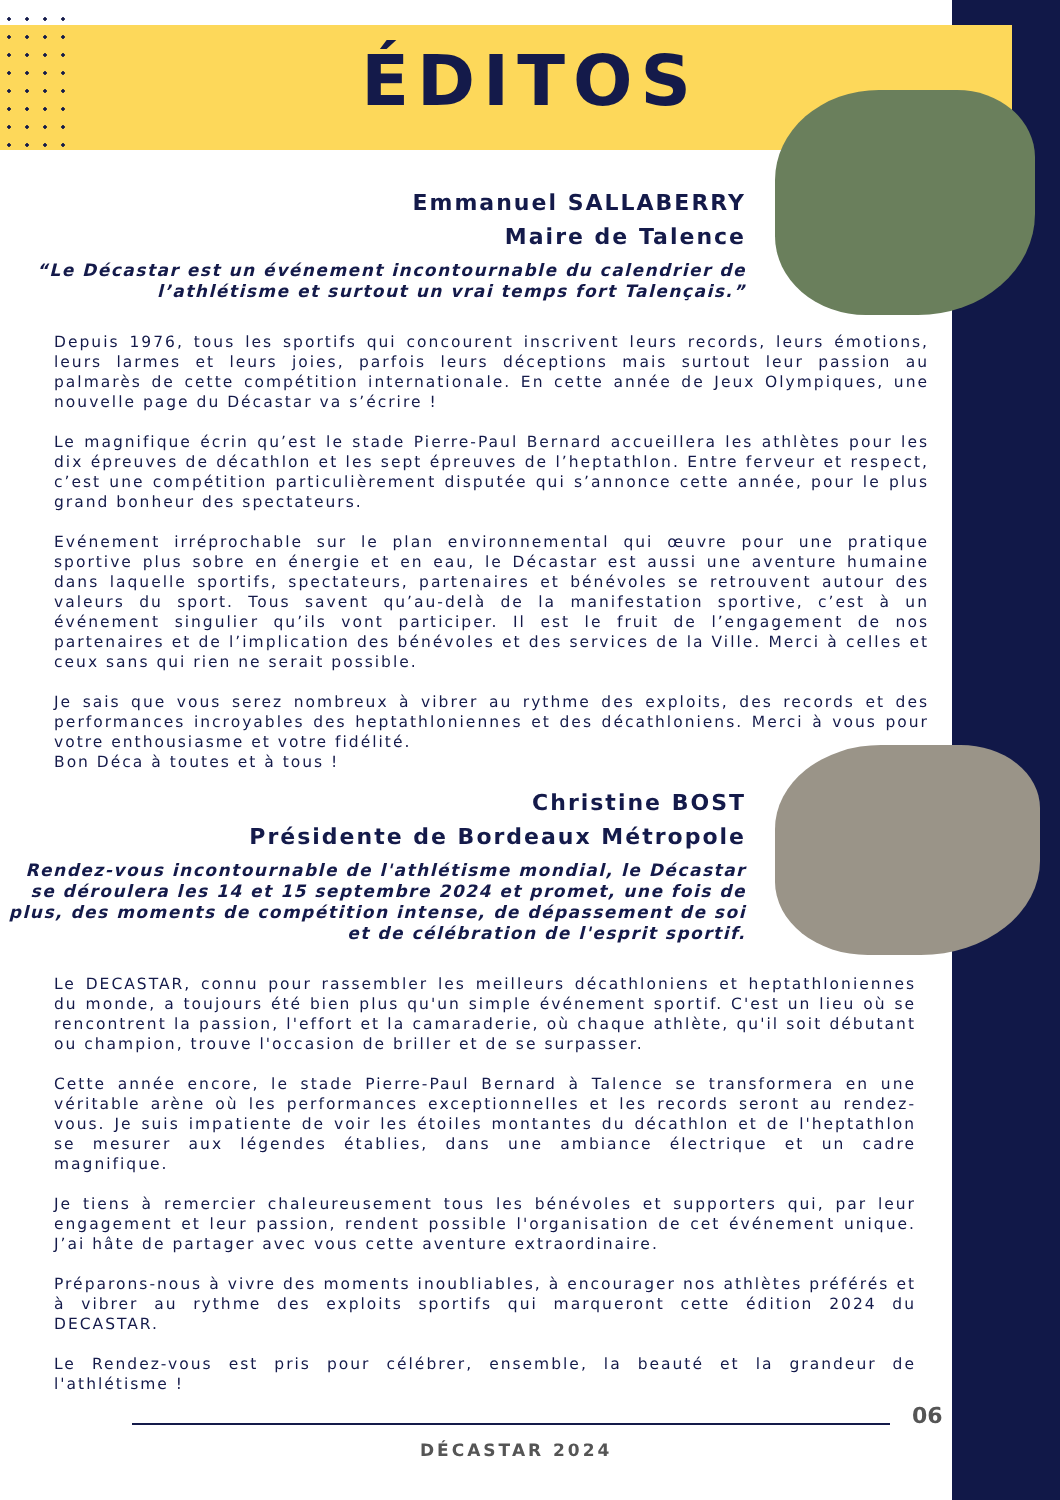ÉDITOS
Emmanuel SALLABERRY
Maire de Talence
“Le Décastar est un événement incontournable du calendrier de l’athlétisme et surtout un vrai temps fort Talençais.”
Depuis 1976, tous les sportifs qui concourent inscrivent leurs records, leurs émotions, leurs larmes et leurs joies, parfois leurs déceptions mais surtout leur passion au palmarès de cette compétition internationale. En cette année de Jeux Olympiques, une nouvelle page du Décastar va s’écrire !
Le magnifique écrin qu’est le stade Pierre-Paul Bernard accueillera les athlètes pour les dix épreuves de décathlon et les sept épreuves de l’heptathlon. Entre ferveur et respect, c’est une compétition particulièrement disputée qui s’annonce cette année, pour le plus grand bonheur des spectateurs.
Evénement irréprochable sur le plan environnemental qui œuvre pour une pratique sportive plus sobre en énergie et en eau, le Décastar est aussi une aventure humaine dans laquelle sportifs, spectateurs, partenaires et bénévoles se retrouvent autour des valeurs du sport. Tous savent qu’au-delà de la manifestation sportive, c’est à un événement singulier qu’ils vont participer. Il est le fruit de l’engagement de nos partenaires et de l’implication des bénévoles et des services de la Ville. Merci à celles et ceux sans qui rien ne serait possible.
Je sais que vous serez nombreux à vibrer au rythme des exploits, des records et des performances incroyables des heptathloniennes et des décathloniens. Merci à vous pour votre enthousiasme et votre fidélité.
Bon Déca à toutes et à tous !
Christine BOST
Présidente de Bordeaux Métropole
Rendez-vous incontournable de l'athlétisme mondial, le Décastar se déroulera les 14 et 15 septembre 2024 et promet, une fois de plus, des moments de compétition intense, de dépassement de soi et de célébration de l'esprit sportif.
Le DECASTAR, connu pour rassembler les meilleurs décathloniens et heptathloniennes du monde, a toujours été bien plus qu'un simple événement sportif. C'est un lieu où se rencontrent la passion, l'effort et la camaraderie, où chaque athlète, qu'il soit débutant ou champion, trouve l'occasion de briller et de se surpasser.
Cette année encore, le stade Pierre-Paul Bernard à Talence se transformera en une véritable arène où les performances exceptionnelles et les records seront au rendez-vous. Je suis impatiente de voir les étoiles montantes du décathlon et de l'heptathlon se mesurer aux légendes établies, dans une ambiance électrique et un cadre magnifique.
Je tiens à remercier chaleureusement tous les bénévoles et supporters qui, par leur engagement et leur passion, rendent possible l'organisation de cet événement unique. J’ai hâte de partager avec vous cette aventure extraordinaire.
Préparons-nous à vivre des moments inoubliables, à encourager nos athlètes préférés et à vibrer au rythme des exploits sportifs qui marqueront cette édition 2024 du DECASTAR.
Le Rendez-vous est pris pour célébrer, ensemble, la beauté et la grandeur de l'athlétisme !
06
DÉCASTAR 2024